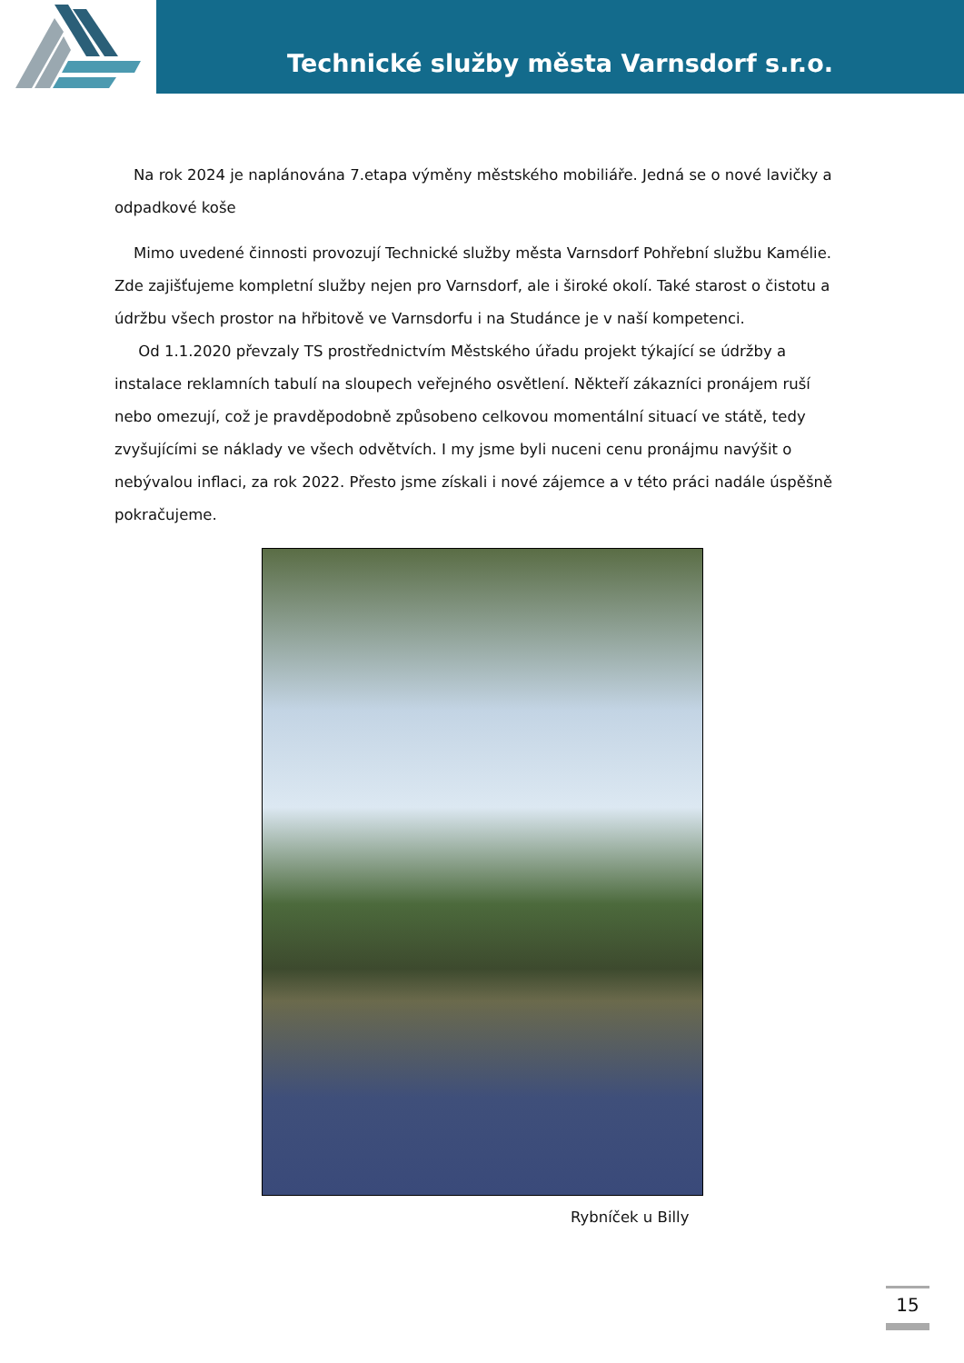Technické služby města Varnsdorf s.r.o.
Na rok 2024 je naplánována 7.etapa výměny městského mobiliáře. Jedná se o nové lavičky a odpadkové koše
Mimo uvedené činnosti provozují Technické služby města Varnsdorf Pohřební službu Kamélie. Zde zajišťujeme kompletní služby nejen pro Varnsdorf, ale i široké okolí. Také starost o čistotu a údržbu všech prostor na hřbitově ve Varnsdorfu i na Studánce je v naší kompetenci.
Od 1.1.2020 převzaly TS prostřednictvím Městského úřadu projekt týkající se údržby a instalace reklamních tabulí na sloupech veřejného osvětlení. Někteří zákazníci pronájem ruší nebo omezují, což je pravděpodobně způsobeno celkovou momentální situací ve státě, tedy zvyšujícími se náklady ve všech odvětvích. I my jsme byli nuceni cenu pronájmu navýšit o nebývalou inflaci, za rok 2022. Přesto jsme získali i nové zájemce a v této práci nadále úspěšně pokračujeme.
Rybníček u Billy
15